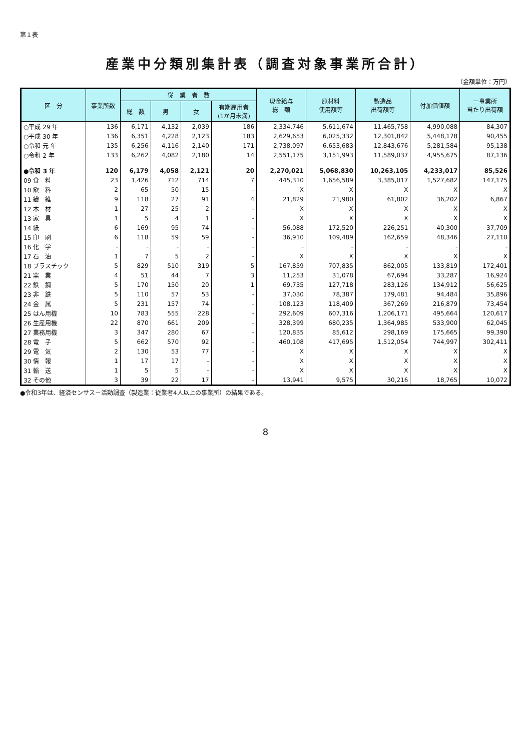第１表
産業中分類別集計表（調査対象事業所合計）
（金額単位：万円）
| 区 分 | 事業所数 | 従 業 者 数 | | | | 現金給与 総 額 | 原材料 使用額等 | 製造品 出荷額等 | 付加価値額 | 一事業所 当たり出荷額 |
| --- | --- | --- | --- | --- | --- | --- | --- | --- | --- | --- |
| | | 総 数 | 男 | 女 | 有期雇用者 (1か月未満) | | | | | |
| ○平成 29 年 | 136 | 6,171 | 4,132 | 2,039 | 186 | 2,334,746 | 5,611,674 | 11,465,758 | 4,990,088 | 84,307 |
| ○平成 30 年 | 136 | 6,351 | 4,228 | 2,123 | 183 | 2,629,653 | 6,025,332 | 12,301,842 | 5,448,178 | 90,455 |
| ○令和 元 年 | 135 | 6,256 | 4,116 | 2,140 | 171 | 2,738,097 | 6,653,683 | 12,843,676 | 5,281,584 | 95,138 |
| ○令和 2 年 | 133 | 6,262 | 4,082 | 2,180 | 14 | 2,551,175 | 3,151,993 | 11,589,037 | 4,955,675 | 87,136 |
| ●令和 3 年 | 120 | 6,179 | 4,058 | 2,121 | 20 | 2,270,021 | 5,068,830 | 10,263,105 | 4,233,017 | 85,526 |
| 09 食 料 | 23 | 1,426 | 712 | 714 | 7 | 445,310 | 1,656,589 | 3,385,017 | 1,527,682 | 147,175 |
| 10 飲 料 | 2 | 65 | 50 | 15 | - | X | X | X | X | X |
| 11 繊 維 | 9 | 118 | 27 | 91 | 4 | 21,829 | 21,980 | 61,802 | 36,202 | 6,867 |
| 12 木 材 | 1 | 27 | 25 | 2 | - | X | X | X | X | X |
| 13 家 具 | 1 | 5 | 4 | 1 | - | X | X | X | X | X |
| 14 紙 | 6 | 169 | 95 | 74 | - | 56,088 | 172,520 | 226,251 | 40,300 | 37,709 |
| 15 印 刷 | 6 | 118 | 59 | 59 | - | 36,910 | 109,489 | 162,659 | 48,346 | 27,110 |
| 16 化 学 | - | - | - | - | - | - | - | - | - | - |
| 17 石 油 | 1 | 7 | 5 | 2 | - | X | X | X | X | X |
| 18 プラスチック | 5 | 829 | 510 | 319 | 5 | 167,859 | 707,835 | 862,005 | 133,819 | 172,401 |
| 21 窯 業 | 4 | 51 | 44 | 7 | 3 | 11,253 | 31,078 | 67,694 | 33,287 | 16,924 |
| 22 鉄 鋼 | 5 | 170 | 150 | 20 | 1 | 69,735 | 127,718 | 283,126 | 134,912 | 56,625 |
| 23 非 鉄 | 5 | 110 | 57 | 53 | - | 37,030 | 78,387 | 179,481 | 94,484 | 35,896 |
| 24 金 属 | 5 | 231 | 157 | 74 | - | 108,123 | 118,409 | 367,269 | 216,879 | 73,454 |
| 25 はん用機 | 10 | 783 | 555 | 228 | - | 292,609 | 607,316 | 1,206,171 | 495,664 | 120,617 |
| 26 生産用機 | 22 | 870 | 661 | 209 | - | 328,399 | 680,235 | 1,364,985 | 533,900 | 62,045 |
| 27 業務用機 | 3 | 347 | 280 | 67 | - | 120,835 | 85,612 | 298,169 | 175,665 | 99,390 |
| 28 電 子 | 5 | 662 | 570 | 92 | - | 460,108 | 417,695 | 1,512,054 | 744,997 | 302,411 |
| 29 電 気 | 2 | 130 | 53 | 77 | - | X | X | X | X | X |
| 30 情 報 | 1 | 17 | 17 | - | - | X | X | X | X | X |
| 31 輸 送 | 1 | 5 | 5 | - | - | X | X | X | X | X |
| 32 その他 | 3 | 39 | 22 | 17 | - | 13,941 | 9,575 | 30,216 | 18,765 | 10,072 |
●令和3年は、経済センサス－活動調査（製造業：従業者4人以上の事業所）の結果である。
8